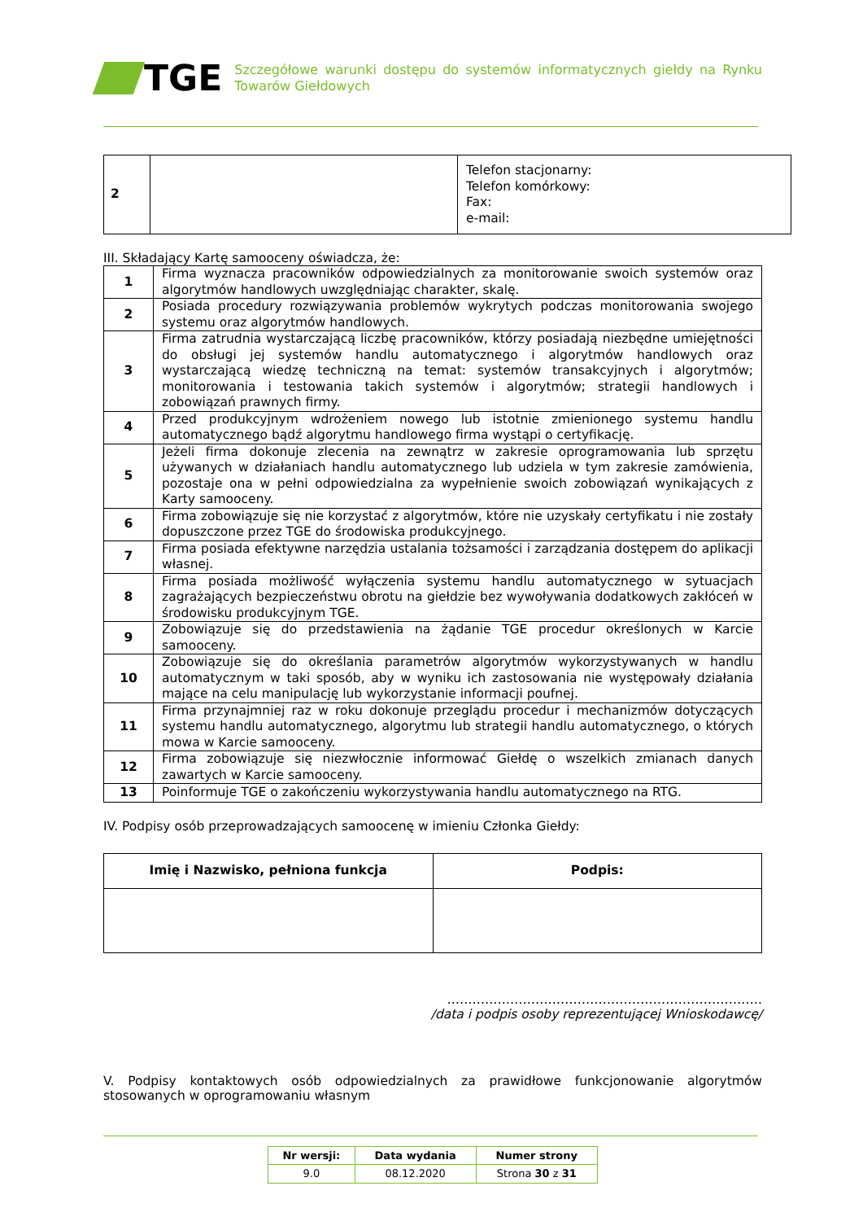TGE
Szczegółowe warunki dostępu do systemów informatycznych giełdy na Rynku Towarów Giełdowych
| 2 | | Telefon stacjonarny: Telefon komórkowy: Fax: e-mail: |
III. Składający Kartę samooceny oświadcza, że:
| 1 | Firma wyznacza pracowników odpowiedzialnych za monitorowanie swoich systemów oraz algorytmów handlowych uwzględniając charakter, skalę. |
| 2 | Posiada procedury rozwiązywania problemów wykrytych podczas monitorowania swojego systemu oraz algorytmów handlowych. |
| 3 | Firma zatrudnia wystarczającą liczbę pracowników, którzy posiadają niezbędne umiejętności do obsługi jej systemów handlu automatycznego i algorytmów handlowych oraz wystarczającą wiedzę techniczną na temat: systemów transakcyjnych i algorytmów; monitorowania i testowania takich systemów i algorytmów; strategii handlowych i zobowiązań prawnych firmy. |
| 4 | Przed produkcyjnym wdrożeniem nowego lub istotnie zmienionego systemu handlu automatycznego bądź algorytmu handlowego firma wystąpi o certyfikację. |
| 5 | Jeżeli firma dokonuje zlecenia na zewnątrz w zakresie oprogramowania lub sprzętu używanych w działaniach handlu automatycznego lub udziela w tym zakresie zamówienia, pozostaje ona w pełni odpowiedzialna za wypełnienie swoich zobowiązań wynikających z Karty samooceny. |
| 6 | Firma zobowiązuje się nie korzystać z algorytmów, które nie uzyskały certyfikatu i nie zostały dopuszczone przez TGE do środowiska produkcyjnego. |
| 7 | Firma posiada efektywne narzędzia ustalania tożsamości i zarządzania dostępem do aplikacji własnej. |
| 8 | Firma posiada możliwość wyłączenia systemu handlu automatycznego w sytuacjach zagrażających bezpieczeństwu obrotu na giełdzie bez wywoływania dodatkowych zakłóceń w środowisku produkcyjnym TGE. |
| 9 | Zobowiązuje się do przedstawienia na żądanie TGE procedur określonych w Karcie samooceny. |
| 10 | Zobowiązuje się do określania parametrów algorytmów wykorzystywanych w handlu automatycznym w taki sposób, aby w wyniku ich zastosowania nie występowały działania mające na celu manipulację lub wykorzystanie informacji poufnej. |
| 11 | Firma przynajmniej raz w roku dokonuje przeglądu procedur i mechanizmów dotyczących systemu handlu automatycznego, algorytmu lub strategii handlu automatycznego, o których mowa w Karcie samooceny. |
| 12 | Firma zobowiązuje się niezwłocznie informować Giełdę o wszelkich zmianach danych zawartych w Karcie samooceny. |
| 13 | Poinformuje TGE o zakończeniu wykorzystywania handlu automatycznego na RTG. |
IV. Podpisy osób przeprowadzających samoocenę w imieniu Członka Giełdy:
| Imię i Nazwisko, pełniona funkcja | Podpis: |
| --- | --- |
…………………………………………………………………
/data i podpis osoby reprezentującej Wnioskodawcę/
V. Podpisy kontaktowych osób odpowiedzialnych za prawidłowe funkcjonowanie algorytmów stosowanych w oprogramowaniu własnym
| Nr wersji: | Data wydania | Numer strony |
| 9.0 | 08.12.2020 | Strona 30 z 31 |